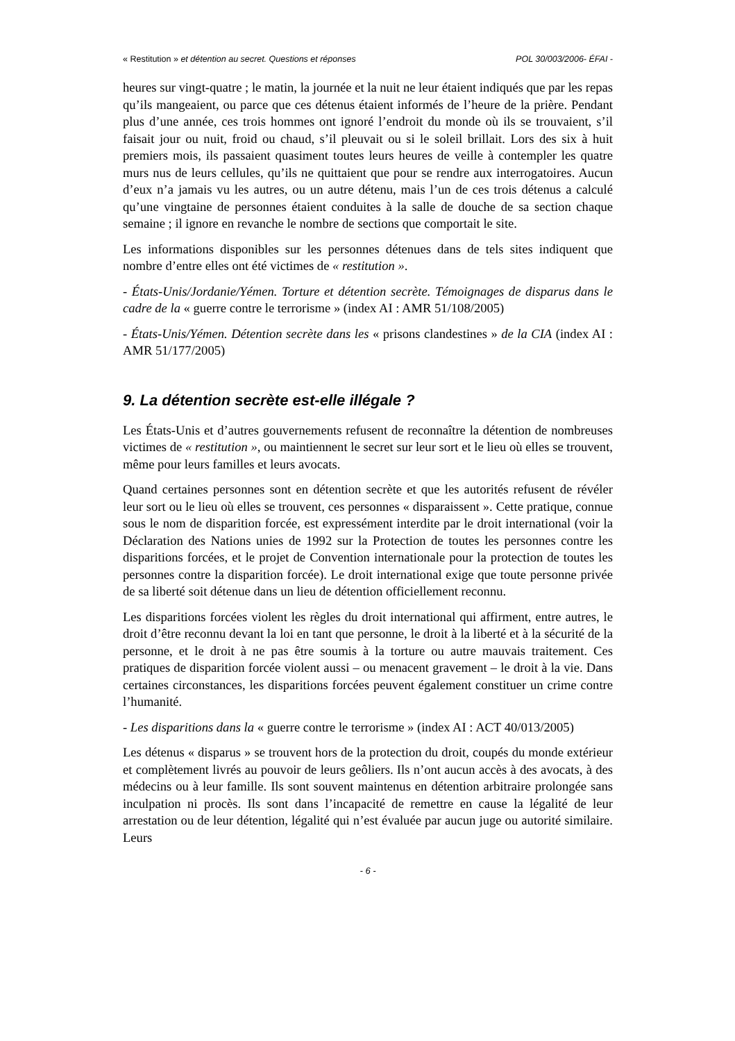« Restitution » et détention au secret. Questions et réponses POL 30/003/2006- ÉFAI -
heures sur vingt-quatre ; le matin, la journée et la nuit ne leur étaient indiqués que par les repas qu’ils mangeaient, ou parce que ces détenus étaient informés de l’heure de la prière. Pendant plus d’une année, ces trois hommes ont ignoré l’endroit du monde où ils se trouvaient, s’il faisait jour ou nuit, froid ou chaud, s’il pleuvait ou si le soleil brillait. Lors des six à huit premiers mois, ils passaient quasiment toutes leurs heures de veille à contempler les quatre murs nus de leurs cellules, qu’ils ne quittaient que pour se rendre aux interrogatoires. Aucun d’eux n’a jamais vu les autres, ou un autre détenu, mais l’un de ces trois détenus a calculé qu’une vingtaine de personnes étaient conduites à la salle de douche de sa section chaque semaine ; il ignore en revanche le nombre de sections que comportait le site.
Les informations disponibles sur les personnes détenues dans de tels sites indiquent que nombre d’entre elles ont été victimes de « restitution ».
- États-Unis/Jordanie/Yémen. Torture et détention secrète. Témoignages de disparus dans le cadre de la « guerre contre le terrorisme » (index AI : AMR 51/108/2005)
- États-Unis/Yémen. Détention secrète dans les « prisons clandestines » de la CIA (index AI : AMR 51/177/2005)
9. La détention secrète est-elle illégale ?
Les États-Unis et d’autres gouvernements refusent de reconnaître la détention de nombreuses victimes de « restitution », ou maintiennent le secret sur leur sort et le lieu où elles se trouvent, même pour leurs familles et leurs avocats.
Quand certaines personnes sont en détention secrète et que les autorités refusent de révéler leur sort ou le lieu où elles se trouvent, ces personnes « disparaissent ». Cette pratique, connue sous le nom de disparition forcée, est expressément interdite par le droit international (voir la Déclaration des Nations unies de 1992 sur la Protection de toutes les personnes contre les disparitions forcées, et le projet de Convention internationale pour la protection de toutes les personnes contre la disparition forcée). Le droit international exige que toute personne privée de sa liberté soit détenue dans un lieu de détention officiellement reconnu.
Les disparitions forcées violent les règles du droit international qui affirment, entre autres, le droit d’être reconnu devant la loi en tant que personne, le droit à la liberté et à la sécurité de la personne, et le droit à ne pas être soumis à la torture ou autre mauvais traitement. Ces pratiques de disparition forcée violent aussi – ou menacent gravement – le droit à la vie. Dans certaines circonstances, les disparitions forcées peuvent également constituer un crime contre l’humanité.
- Les disparitions dans la « guerre contre le terrorisme » (index AI : ACT 40/013/2005)
Les détenus « disparus » se trouvent hors de la protection du droit, coupés du monde extérieur et complètement livrés au pouvoir de leurs geôliers. Ils n’ont aucun accès à des avocats, à des médecins ou à leur famille. Ils sont souvent maintenus en détention arbitraire prolongée sans inculpation ni procès. Ils sont dans l’incapacité de remettre en cause la légalité de leur arrestation ou de leur détention, légalité qui n’est évaluée par aucun juge ou autorité similaire. Leurs
- 6 -